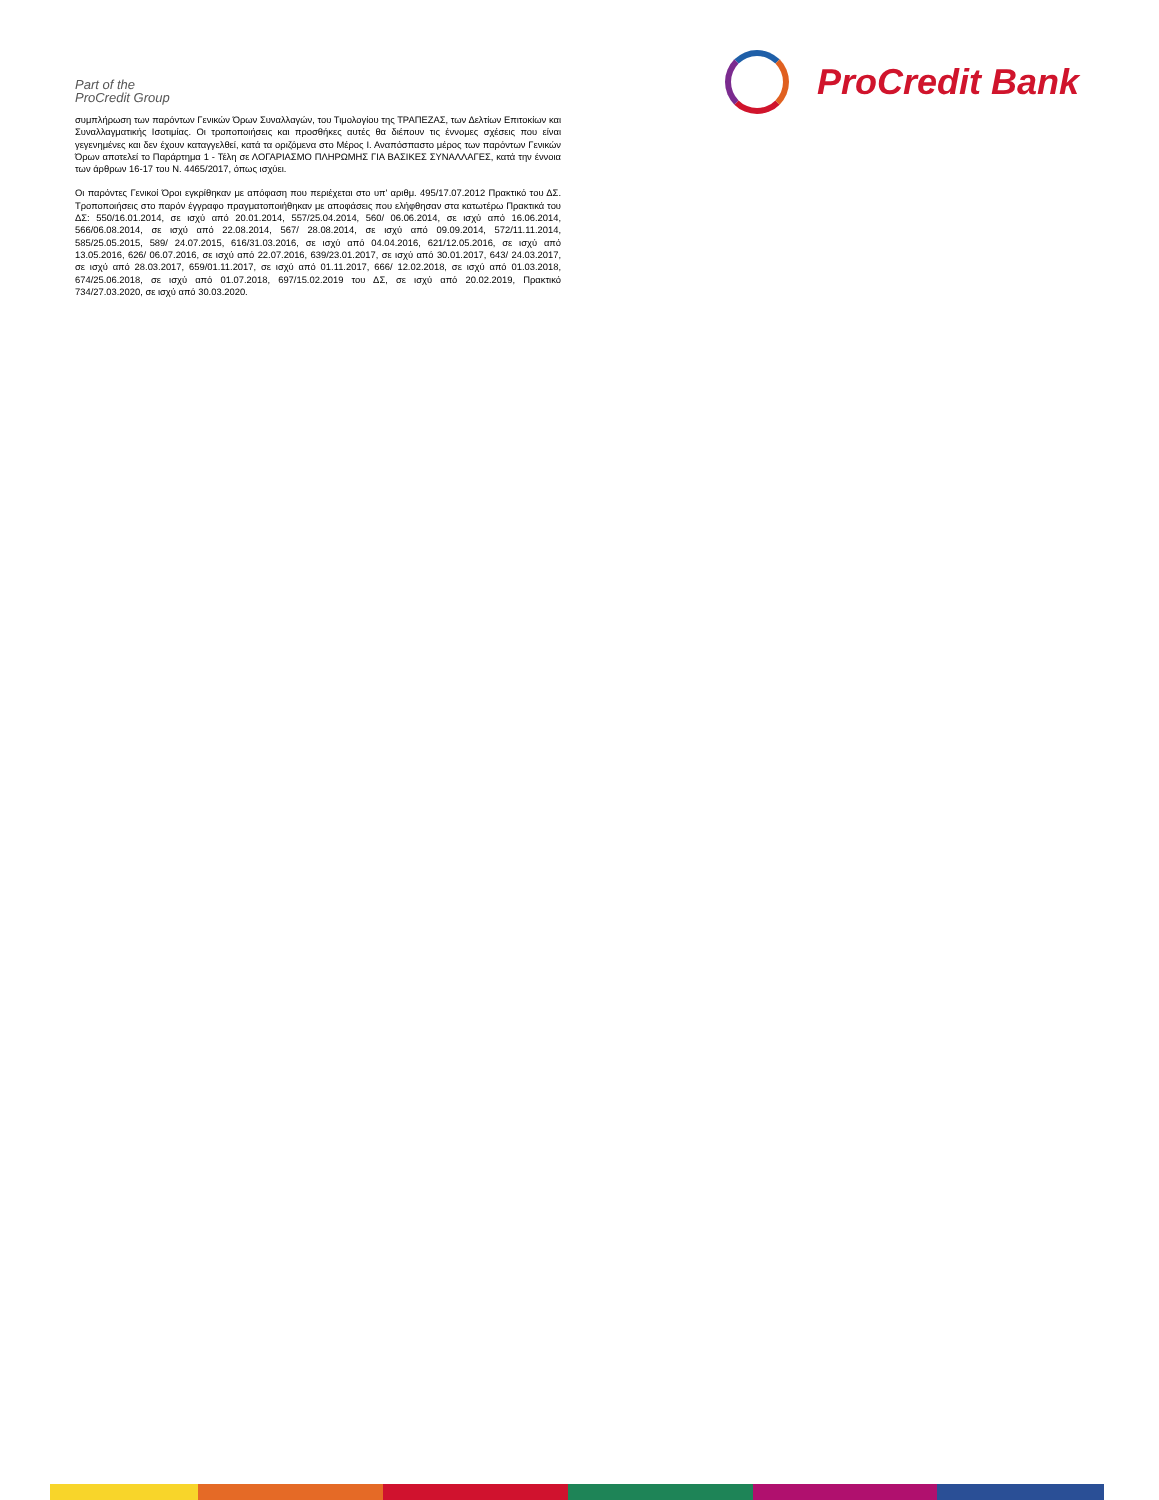Part of the
ProCredit Group
ProCredit Bank
συμπλήρωση των παρόντων Γενικών Όρων Συναλλαγών, του Τιμολογίου της ΤΡΑΠΕΖΑΣ, των Δελτίων Επιτοκίων και Συναλλαγματικής Ισοτιμίας. Οι τροποποιήσεις και προσθήκες αυτές θα διέπουν τις έννομες σχέσεις που είναι γεγενημένες και δεν έχουν καταγγελθεί, κατά τα οριζόμενα στο Μέρος Ι. Αναπόσπαστο μέρος των παρόντων Γενικών Όρων αποτελεί το Παράρτημα 1 - Τέλη σε ΛΟΓΑΡΙΑΣΜΟ ΠΛΗΡΩΜΗΣ ΓΙΑ ΒΑΣΙΚΕΣ ΣΥΝΑΛΛΑΓΕΣ, κατά την έννοια των άρθρων 16-17 του Ν. 4465/2017, όπως ισχύει.
Οι παρόντες Γενικοί Όροι εγκρίθηκαν με απόφαση που περιέχεται στο υπ' αριθμ. 495/17.07.2012 Πρακτικό του ΔΣ. Τροποποιήσεις στο παρόν έγγραφο πραγματοποιήθηκαν με αποφάσεις που ελήφθησαν στα κατωτέρω Πρακτικά του ΔΣ: 550/16.01.2014, σε ισχύ από 20.01.2014, 557/25.04.2014, 560/ 06.06.2014, σε ισχύ από 16.06.2014, 566/06.08.2014, σε ισχύ από 22.08.2014, 567/ 28.08.2014, σε ισχύ από 09.09.2014, 572/11.11.2014, 585/25.05.2015, 589/ 24.07.2015, 616/31.03.2016, σε ισχύ από 04.04.2016, 621/12.05.2016, σε ισχύ από 13.05.2016, 626/ 06.07.2016, σε ισχύ από 22.07.2016, 639/23.01.2017, σε ισχύ από 30.01.2017, 643/ 24.03.2017, σε ισχύ από 28.03.2017, 659/01.11.2017, σε ισχύ από 01.11.2017, 666/ 12.02.2018, σε ισχύ από 01.03.2018, 674/25.06.2018, σε ισχύ από 01.07.2018, 697/15.02.2019 του ΔΣ, σε ισχύ από 20.02.2019, Πρακτικό 734/27.03.2020, σε ισχύ από 30.03.2020.